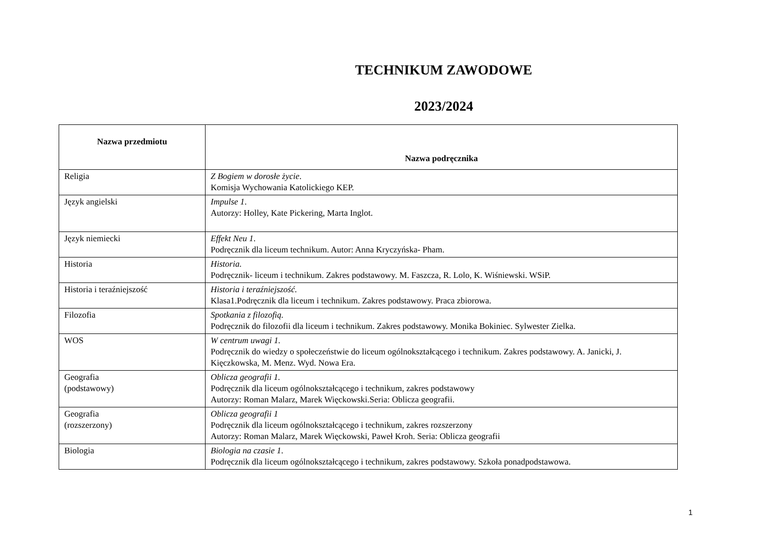TECHNIKUM ZAWODOWE
2023/2024
| Nazwa przedmiotu | Nazwa podręcznika |
| --- | --- |
| Religia | Z Bogiem w dorosłe życie . Komisja Wychowania Katolickiego KEP. |
| Język angielski | Impulse 1 . Autorzy: Holley, Kate Pickering, Marta Inglot. |
| Język niemiecki | Effekt Neu 1 . Podręcznik dla liceum technikum. Autor: Anna Kryczyńska- Pham. |
| Historia | Historia. Podręcznik- liceum i technikum. Zakres podstawowy. M. Faszcza, R. Lolo, K. Wiśniewski. WSiP. |
| Historia i teraźniejszość | Historia i teraźniejszość. Klasa1.Podręcznik dla liceum i technikum. Zakres podstawowy. Praca zbiorowa. |
| Filozofia | Spotkania z filozofią. Podręcznik do filozofii dla liceum i technikum. Zakres podstawowy. Monika Bokiniec. Sylwester Zielka. |
| WOS | W centrum uwagi 1. Podręcznik do wiedzy o społeczeństwie do liceum ogólnokształcącego i technikum. Zakres podstawowy. A. Janicki, J. Kięczkowska, M. Menz. Wyd. Nowa Era. |
| Geografia (podstawowy) | Oblicza geografii 1. Podręcznik dla liceum ogólnokształcącego i technikum, zakres podstawowy Autorzy: Roman Malarz, Marek Więckowski.Seria: Oblicza geografii. |
| Geografia (rozszerzony) | Oblicza geografii 1 Podręcznik dla liceum ogólnokształcącego i technikum, zakres rozszerzony Autorzy: Roman Malarz, Marek Więckowski, Paweł Kroh. Seria: Oblicza geografii |
| Biologia | Biologia na czasie 1 . Podręcznik dla liceum ogólnokształcącego i technikum, zakres podstawowy. Szkoła ponadpodstawowa. |
1